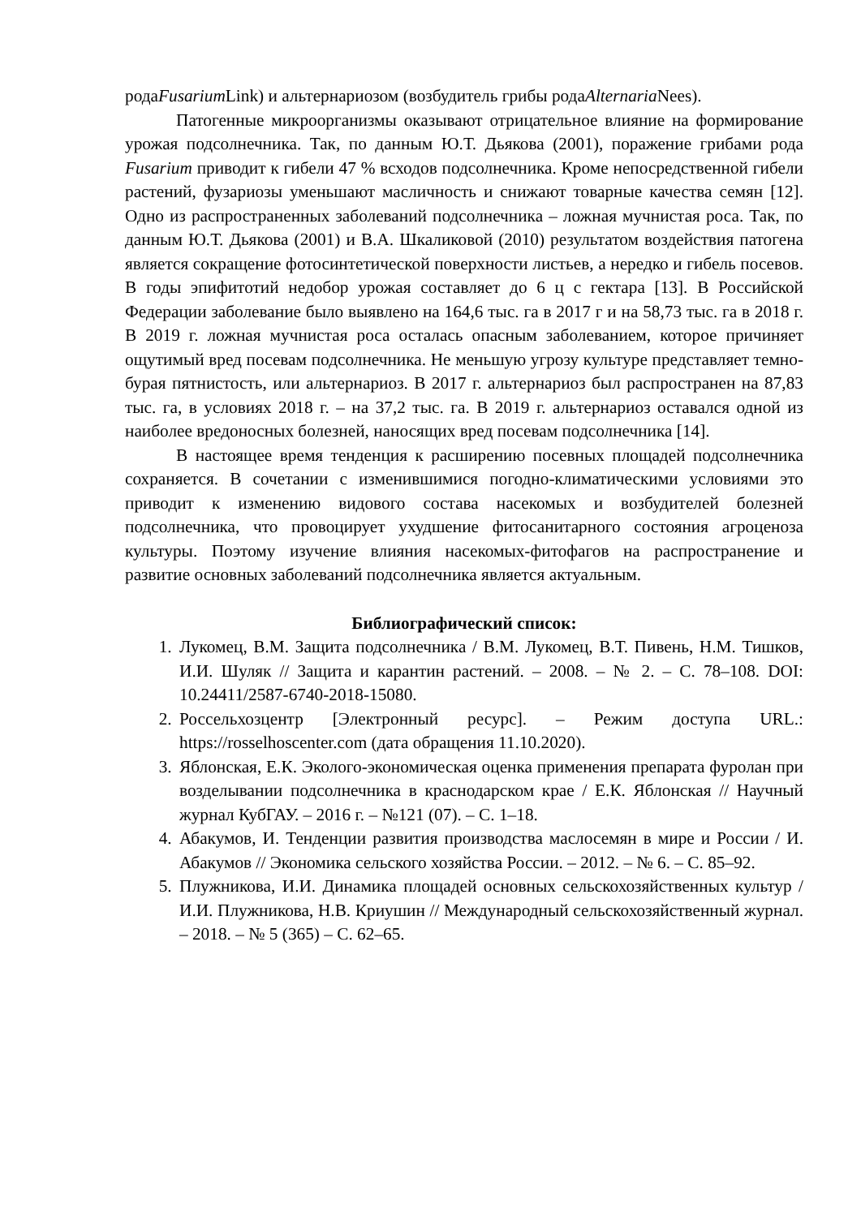родаFusarium Link) и альтернариозом (возбудитель грибы родаAlternaria Nees).
Патогенные микроорганизмы оказывают отрицательное влияние на формирование урожая подсолнечника. Так, по данным Ю.Т. Дьякова (2001), поражение грибами рода Fusarium приводит к гибели 47 % всходов подсолнечника. Кроме непосредственной гибели растений, фузариозы уменьшают масличность и снижают товарные качества семян [12]. Одно из распространенных заболеваний подсолнечника – ложная мучнистая роса. Так, по данным Ю.Т. Дьякова (2001) и В.А. Шкаликовой (2010) результатом воздействия патогена является сокращение фотосинтетической поверхности листьев, а нередко и гибель посевов. В годы эпифитотий недобор урожая составляет до 6 ц с гектара [13]. В Российской Федерации заболевание было выявлено на 164,6 тыс. га в 2017 г и на 58,73 тыс. га в 2018 г. В 2019 г. ложная мучнистая роса осталась опасным заболеванием, которое причиняет ощутимый вред посевам подсолнечника. Не меньшую угрозу культуре представляет темно-бурая пятнистость, или альтернариоз. В 2017 г. альтернариоз был распространен на 87,83 тыс. га, в условиях 2018 г. – на 37,2 тыс. га. В 2019 г. альтернариоз оставался одной из наиболее вредоносных болезней, наносящих вред посевам подсолнечника [14].
В настоящее время тенденция к расширению посевных площадей подсолнечника сохраняется. В сочетании с изменившимися погодно-климатическими условиями это приводит к изменению видового состава насекомых и возбудителей болезней подсолнечника, что провоцирует ухудшение фитосанитарного состояния агроценоза культуры. Поэтому изучение влияния насекомых-фитофагов на распространение и развитие основных заболеваний подсолнечника является актуальным.
Библиографический список:
1. Лукомец, В.М. Защита подсолнечника / В.М. Лукомец, В.Т. Пивень, Н.М. Тишков, И.И. Шуляк // Защита и карантин растений. – 2008. – № 2. – С. 78–108. DOI: 10.24411/2587-6740-2018-15080.
2. Россельхозцентр [Электронный ресурс]. – Режим доступа URL.: https://rosselhoscenter.com (дата обращения 11.10.2020).
3. Яблонская, Е.К. Эколого-экономическая оценка применения препарата фуролан при возделывании подсолнечника в краснодарском крае / Е.К. Яблонская // Научный журнал КубГАУ. – 2016 г. – №121 (07). – С. 1–18.
4. Абакумов, И. Тенденции развития производства маслосемян в мире и России / И. Абакумов // Экономика сельского хозяйства России. – 2012. – № 6. – С. 85–92.
5. Плужникова, И.И. Динамика площадей основных сельскохозяйственных культур / И.И. Плужникова, Н.В. Криушин // Международный сельскохозяйственный журнал. – 2018. – № 5 (365) – С. 62–65.